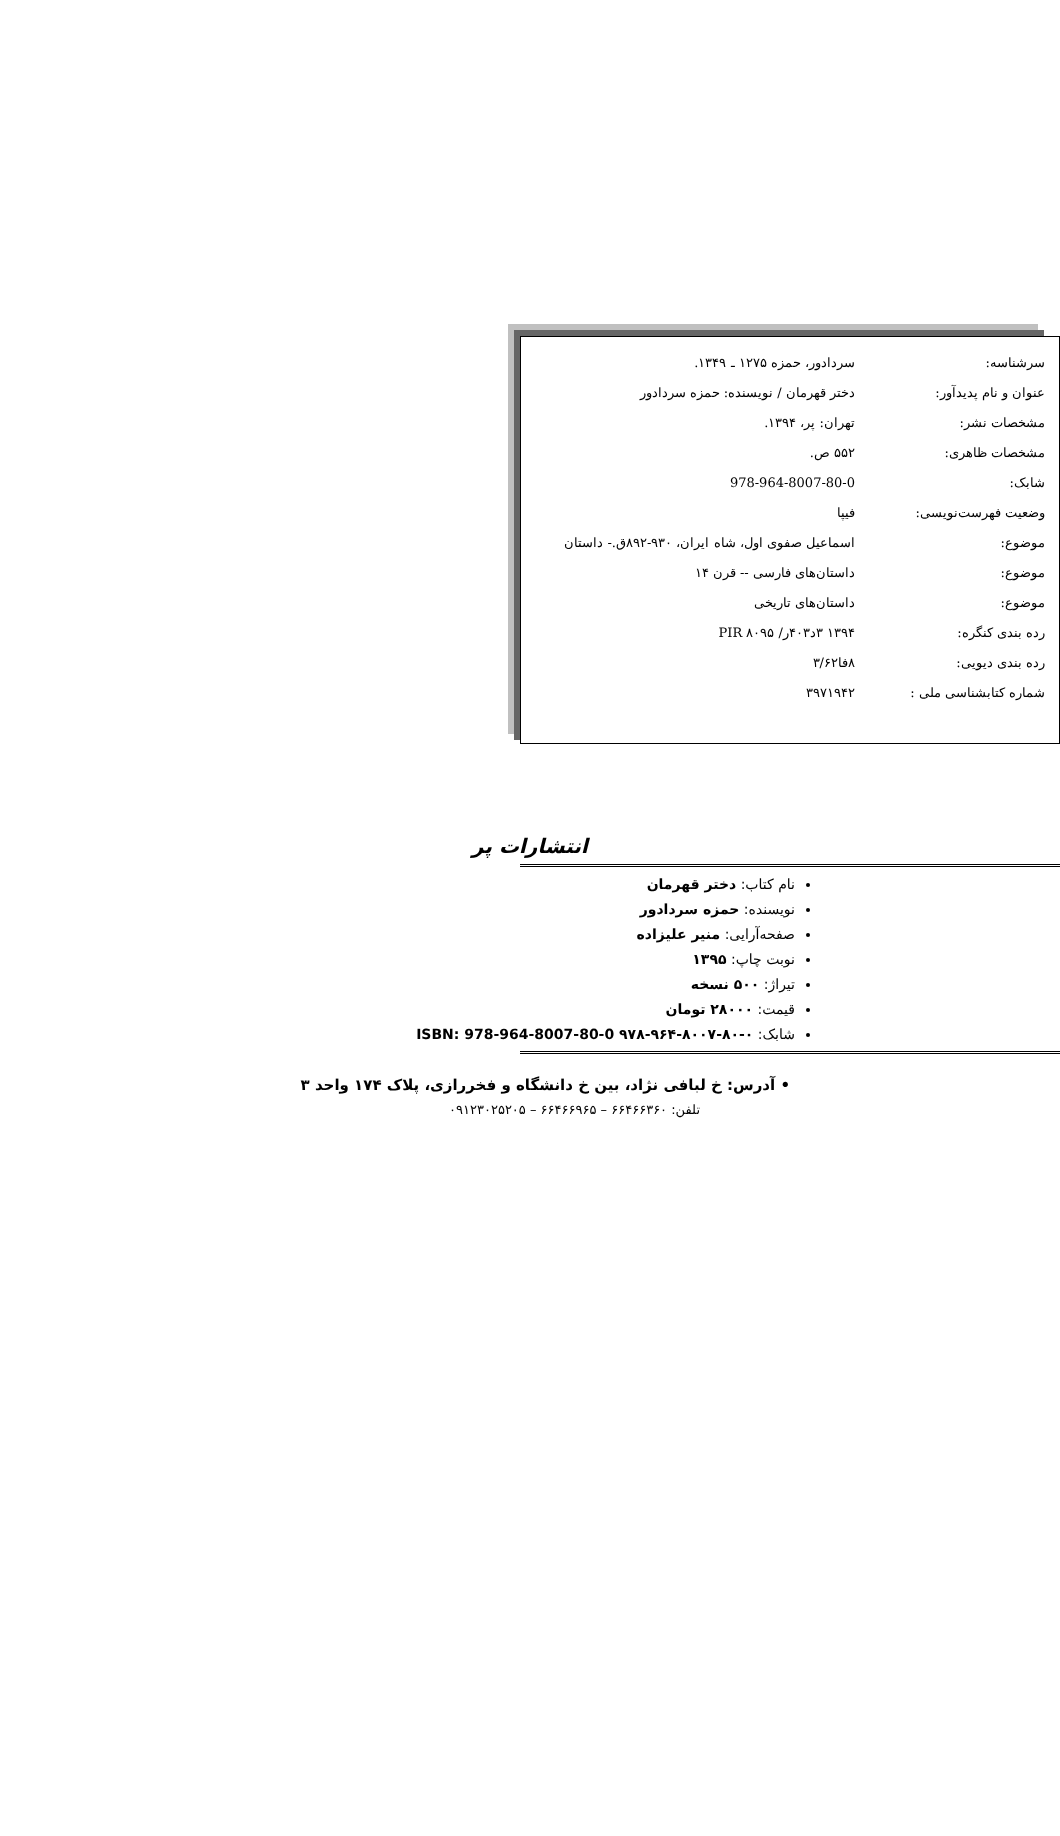| سرشناسه: | سردادور، حمزه ۱۲۷۵ ـ ۱۳۴۹. |
| عنوان و نام پدیدآور: | دختر قهرمان / نویسنده: حمزه سردادور |
| مشخصات نشر: | تهران: پر، ۱۳۹۴. |
| مشخصات ظاهری: | ۵۵۲ ص. |
| شابک: | 978-964-8007-80-0 |
| وضعیت فهرست‌نویسی: | فیپا |
| موضوع: | اسماعیل صفوی اول، شاه ایران، ۹۳۰-۸۹۲ق.- داستان |
| موضوع: | داستان‌های فارسی -- قرن ۱۴ |
| موضوع: | داستان‌های تاریخی |
| رده بندی کنگره: | ۱۳۹۴ ۳د۴۰۳ر/ ۸۰۹۵ PIR |
| رده بندی دیویی: | ۸فا۳/۶۲ |
| شماره کتابشناسی ملی : | ۳۹۷۱۹۴۲ |
انتشارات پر
نام کتاب: دختر قهرمان
نویسنده: حمزه سردادور
صفحه‌آرایی: منیر علیزاده
نوبت چاپ: ۱۳۹۵
تیراژ: ۵۰۰ نسخه
قیمت: ۲۸۰۰۰ تومان
شابک: ۰-۸۰-۸۰۰۷-۹۶۴-۹۷۸ ISBN: 978-964-8007-80-0
• آدرس: خ لبافی نژاد، بین خ دانشگاه و فخررازی، پلاک ۱۷۴ واحد ۳
تلفن: ۶۶۴۶۶۳۶۰ – ۶۶۴۶۶۹۶۵ – ۰۹۱۲۳۰۲۵۲۰۵